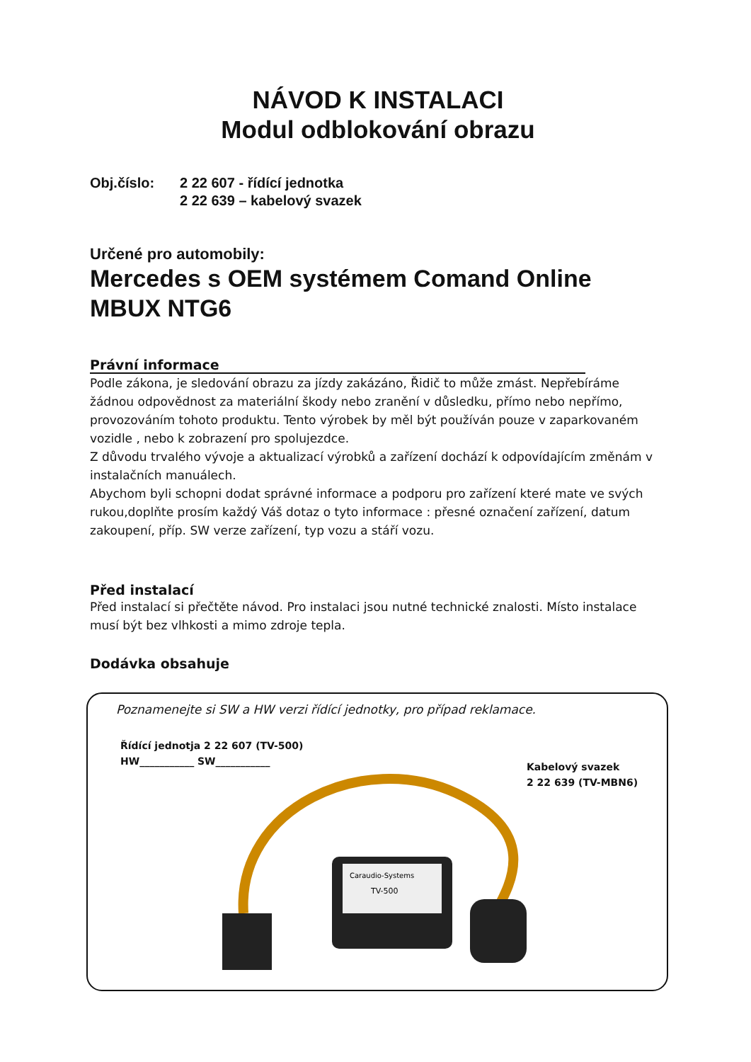NÁVOD K INSTALACI
Modul odblokování obrazu
Obj.číslo: 2 22 607 - řídící jednotka
2 22 639 – kabelový svazek
Určené pro automobily:
Mercedes s OEM systémem Comand Online MBUX NTG6
Právní informace
Podle zákona, je sledování obrazu za jízdy zakázáno, Řidič to může zmást. Nepřebíráme žádnou odpovědnost za materiální škody nebo zranění v důsledku, přímo nebo nepřímo, provozováním tohoto produktu. Tento výrobek by měl být používán pouze v zaparkovaném vozidle , nebo k zobrazení pro spolujezdce.
Z důvodu trvalého vývoje a aktualizací výrobků a zařízení dochází k odpovídajícím změnám v instalačních manuálech.
Abychom byli schopni dodat správné informace a podporu pro zařízení které mate ve svých rukou,doplňte prosím každý Váš dotaz o tyto informace : přesné označení zařízení, datum zakoupení, příp. SW verze zařízení, typ vozu a stáří vozu.
Před instalací
Před instalací si přečtěte návod. Pro instalaci jsou nutné technické znalosti. Místo instalace musí být bez vlhkosti a mimo zdroje tepla.
Dodávka obsahuje
Poznamenejte si SW a HW verzi řídící jednotky, pro případ reklamace.
Řídící jednotja 2 22 607 (TV-500)
HW___________ SW___________
Kabelový svazek
2 22 639 (TV-MBN6)
Caraudio-Systems
TV-500